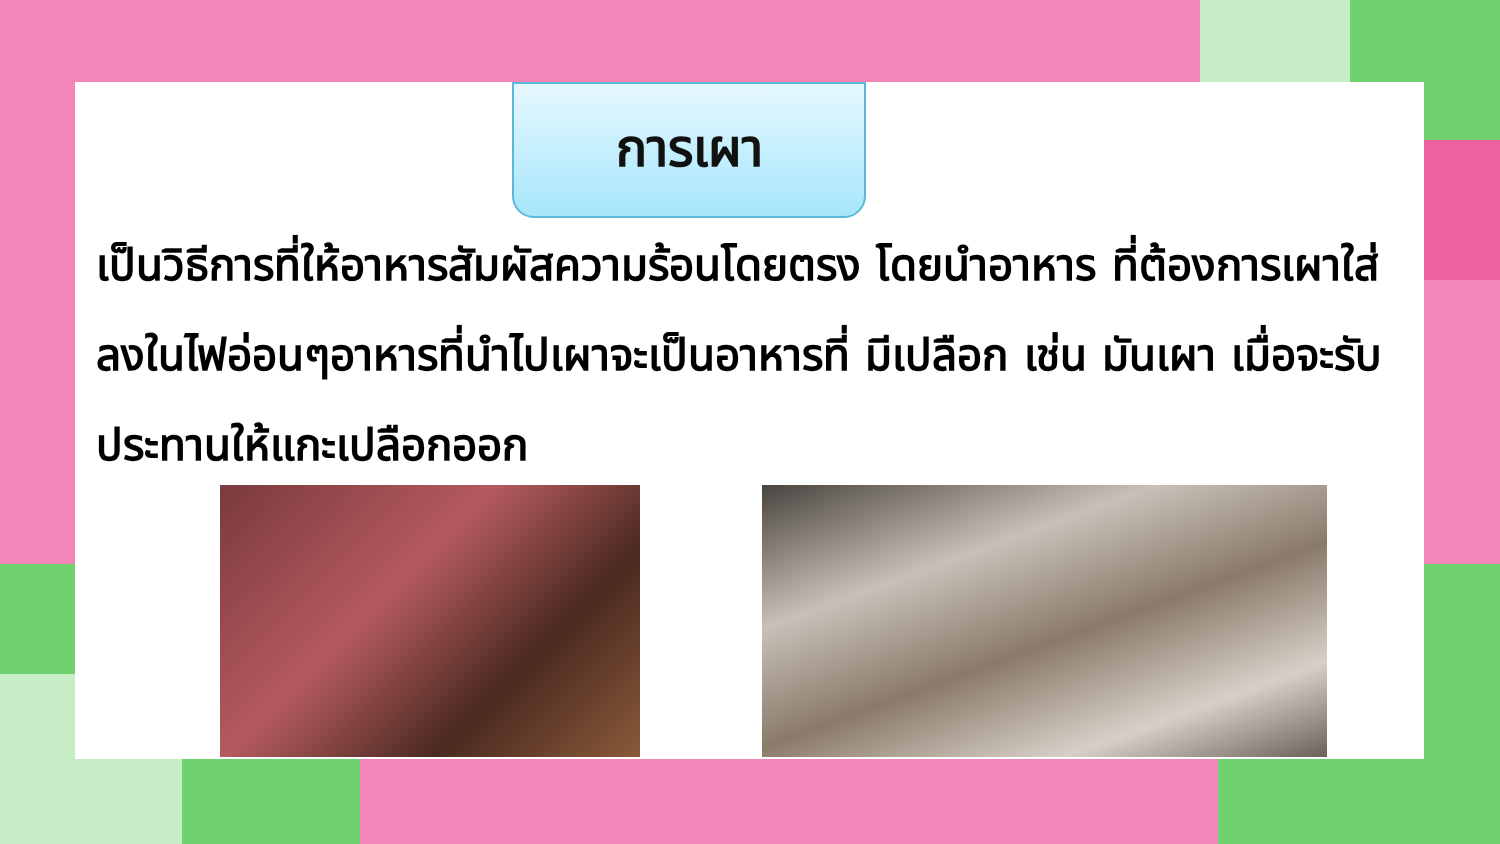การเผา
เป็นวิธีการที่ให้อาหารสัมผัสความร้อนโดยตรง โดยนำอาหาร ที่ต้องการเผาใส่ลงในไฟอ่อนๆอาหารที่นำไปเผาจะเป็นอาหารที่ มีเปลือก เช่น มันเผา เมื่อจะรับประทานให้แกะเปลือกออก